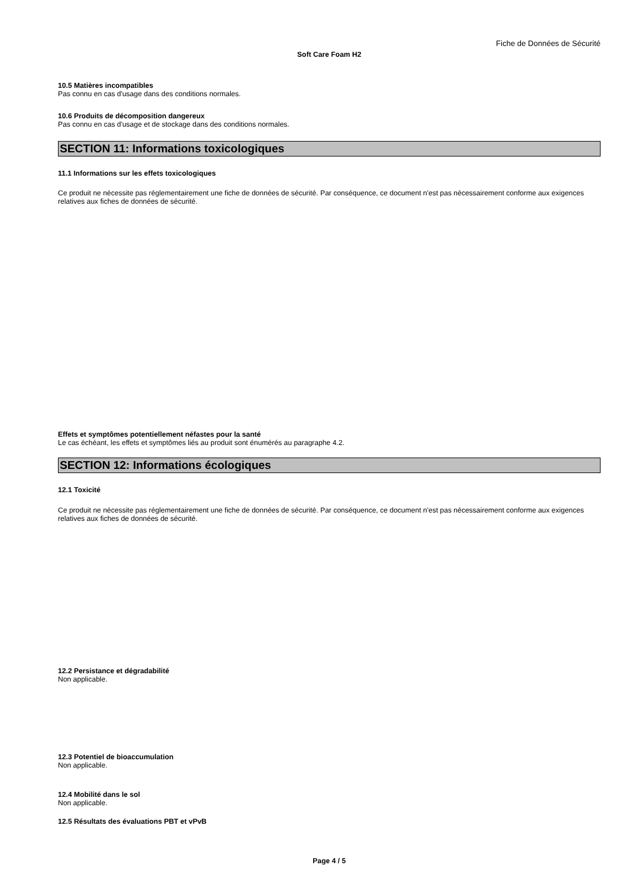Fiche de Données de Sécurité
Soft Care Foam H2
10.5 Matières incompatibles
Pas connu en cas d'usage dans des conditions normales.
10.6 Produits de décomposition dangereux
Pas connu en cas d'usage et de stockage dans des conditions normales.
SECTION 11: Informations toxicologiques
11.1 Informations sur les effets toxicologiques
Ce produit ne nécessite pas réglementairement une fiche de données de sécurité. Par conséquence, ce document n'est pas nécessairement conforme aux exigences relatives aux fiches de données de sécurité.
Effets et symptômes potentiellement néfastes pour la santé
Le cas échéant, les effets et symptômes liés au produit sont énumérés au paragraphe 4.2.
SECTION 12: Informations écologiques
12.1 Toxicité
Ce produit ne nécessite pas réglementairement une fiche de données de sécurité. Par conséquence, ce document n'est pas nécessairement conforme aux exigences relatives aux fiches de données de sécurité.
12.2 Persistance et dégradabilité
Non applicable.
12.3 Potentiel de bioaccumulation
Non applicable.
12.4 Mobilité dans le sol
Non applicable.
12.5 Résultats des évaluations PBT et vPvB
Page 4 / 5